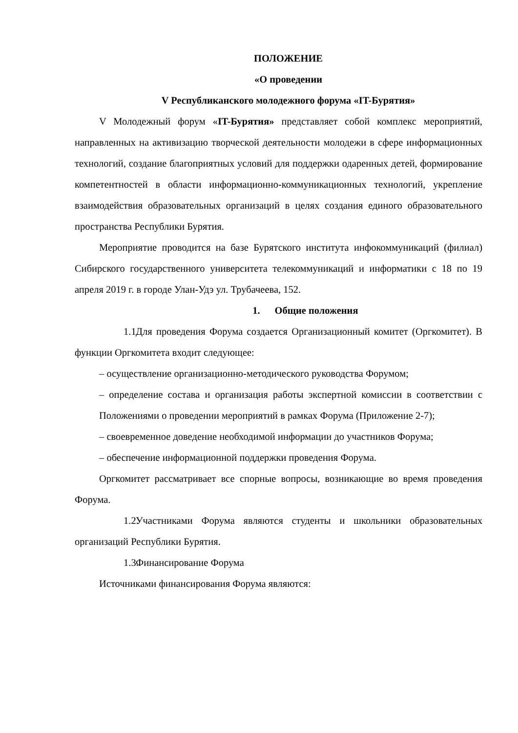ПОЛОЖЕНИЕ
«О проведении
V Республиканского молодежного форума «IT-Бурятия»
V Молодежный форум «IT-Бурятия» представляет собой комплекс мероприятий, направленных на активизацию творческой деятельности молодежи в сфере информационных технологий, создание благоприятных условий для поддержки одаренных детей, формирование компетентностей в области информационно-коммуникационных технологий, укрепление взаимодействия образовательных организаций в целях создания единого образовательного пространства Республики Бурятия.
Мероприятие проводится на базе Бурятского института инфокоммуникаций (филиал) Сибирского государственного университета телекоммуникаций и информатики с 18 по 19 апреля 2019 г. в городе Улан-Удэ ул. Трубачеева, 152.
1. Общие положения
1.1. Для проведения Форума создается Организационный комитет (Оргкомитет). В функции Оргкомитета входит следующее:
– осуществление организационно-методического руководства Форумом;
– определение состава и организация работы экспертной комиссии в соответствии с Положениями о проведении мероприятий в рамках Форума (Приложение 2-7);
– своевременное доведение необходимой информации до участников Форума;
– обеспечение информационной поддержки проведения Форума.
Оргкомитет рассматривает все спорные вопросы, возникающие во время проведения Форума.
1.2. Участниками Форума являются студенты и школьники образовательных организаций Республики Бурятия.
1.3. Финансирование Форума
Источниками финансирования Форума являются: